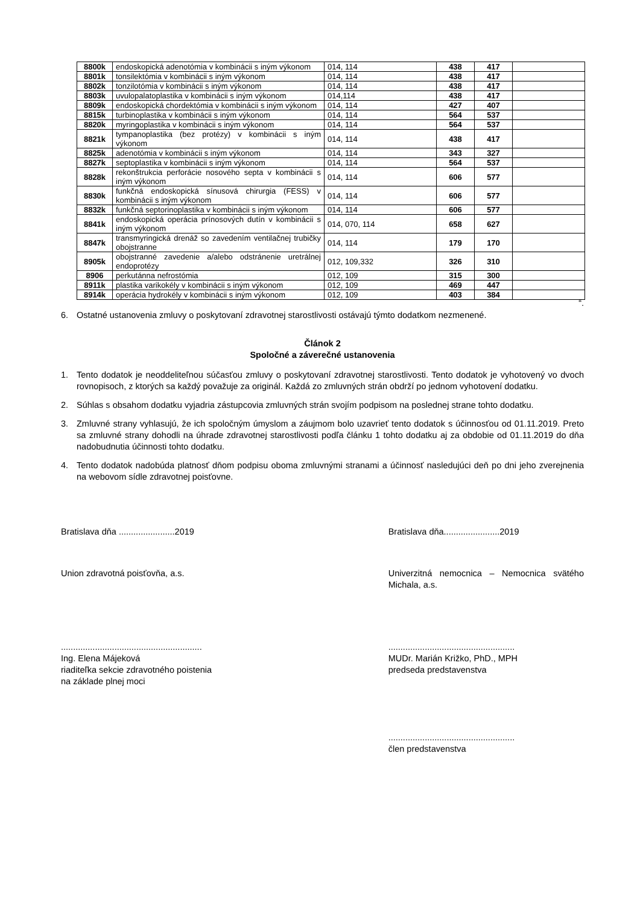| 8800k | endoskopická adenotómia v kombinácii s iným výkonom | 014, 114 | 438 | 417 | |
| 8801k | tonsilektómia v kombinácii s iným výkonom | 014, 114 | 438 | 417 | |
| 8802k | tonzilotómia v kombinácii s iným výkonom | 014, 114 | 438 | 417 | |
| 8803k | uvulopalatoplastika v kombinácii s iným výkonom | 014,114 | 438 | 417 | |
| 8809k | endoskopická chordektómia v kombinácii s iným výkonom | 014, 114 | 427 | 407 | |
| 8815k | turbinoplastika v kombinácii s iným výkonom | 014, 114 | 564 | 537 | |
| 8820k | myringoplastika v kombinácii s iným výkonom | 014, 114 | 564 | 537 | |
| 8821k | tympanoplastika (bez protézy) v kombinácii s iným výkonom | 014, 114 | 438 | 417 | |
| 8825k | adenotómia v kombinácii s iným výkonom | 014, 114 | 343 | 327 | |
| 8827k | septoplastika v kombinácii s iným výkonom | 014, 114 | 564 | 537 | |
| 8828k | rekonštrukcia perforácie nosového septa v kombinácii s iným výkonom | 014, 114 | 606 | 577 | |
| 8830k | funkčná endoskopická sínusová chirurgia (FESS) v kombinácii s iným výkonom | 014, 114 | 606 | 577 | |
| 8832k | funkčná septorinoplastika v kombinácii s iným výkonom | 014, 114 | 606 | 577 | |
| 8841k | endoskopická operácia prínosových dutín v kombinácii s iným výkonom | 014, 070, 114 | 658 | 627 | |
| 8847k | transmyringická drenáž so zavedením ventilačnej trubičky obojstranne | 014, 114 | 179 | 170 | |
| 8905k | obojstranné zavedenie a/alebo odstránenie uretrálnej endoprotézy | 012, 109,332 | 326 | 310 | |
| 8906 | perkutánna nefrostómia | 012, 109 | 315 | 300 | |
| 8911k | plastika varikokély v kombinácii s iným výkonom | 012, 109 | 469 | 447 | |
| 8914k | operácia hydrokély v kombinácii s iným výkonom | 012, 109 | 403 | 384 | |
“.
6. Ostatné ustanovenia zmluvy o poskytovaní zdravotnej starostlivosti ostávajú týmto dodatkom nezmenené.
Článok 2
Spoločné a záverečné ustanovenia
1. Tento dodatok je neoddeliteľnou súčasťou zmluvy o poskytovaní zdravotnej starostlivosti. Tento dodatok je vyhotovený vo dvoch rovnopisoch, z ktorých sa každý považuje za originál. Každá zo zmluvných strán obdrží po jednom vyhotovení dodatku.
2. Súhlas s obsahom dodatku vyjadria zástupcovia zmluvných strán svojím podpisom na poslednej strane tohto dodatku.
3. Zmluvné strany vyhlasujú, že ich spoločným úmyslom a záujmom bolo uzavrieť tento dodatok s účinnosťou od 01.11.2019. Preto sa zmluvné strany dohodli na úhrade zdravotnej starostlivosti podľa článku 1 tohto dodatku aj za obdobie od 01.11.2019 do dňa nadobudnutia účinnosti tohto dodatku.
4. Tento dodatok nadobúda platnosť dňom podpisu oboma zmluvnými stranami a účinnosť nasledujúci deň po dni jeho zverejnenia na webovom sídle zdravotnej poisťovne.
Bratislava dňa .......................2019
Bratislava dňa.......................2019
Union zdravotná poisťovňa, a.s.
Univerzitná nemocnica – Nemocnica svätého Michala, a.s.
..........................................................
Ing. Elena Májeková
riaditeľka sekcie zdravotného poistenia
na základe plnej moci
....................................................
MUDr. Marián Križko, PhD., MPH
predseda predstavenstva
....................................................
člen predstavenstva